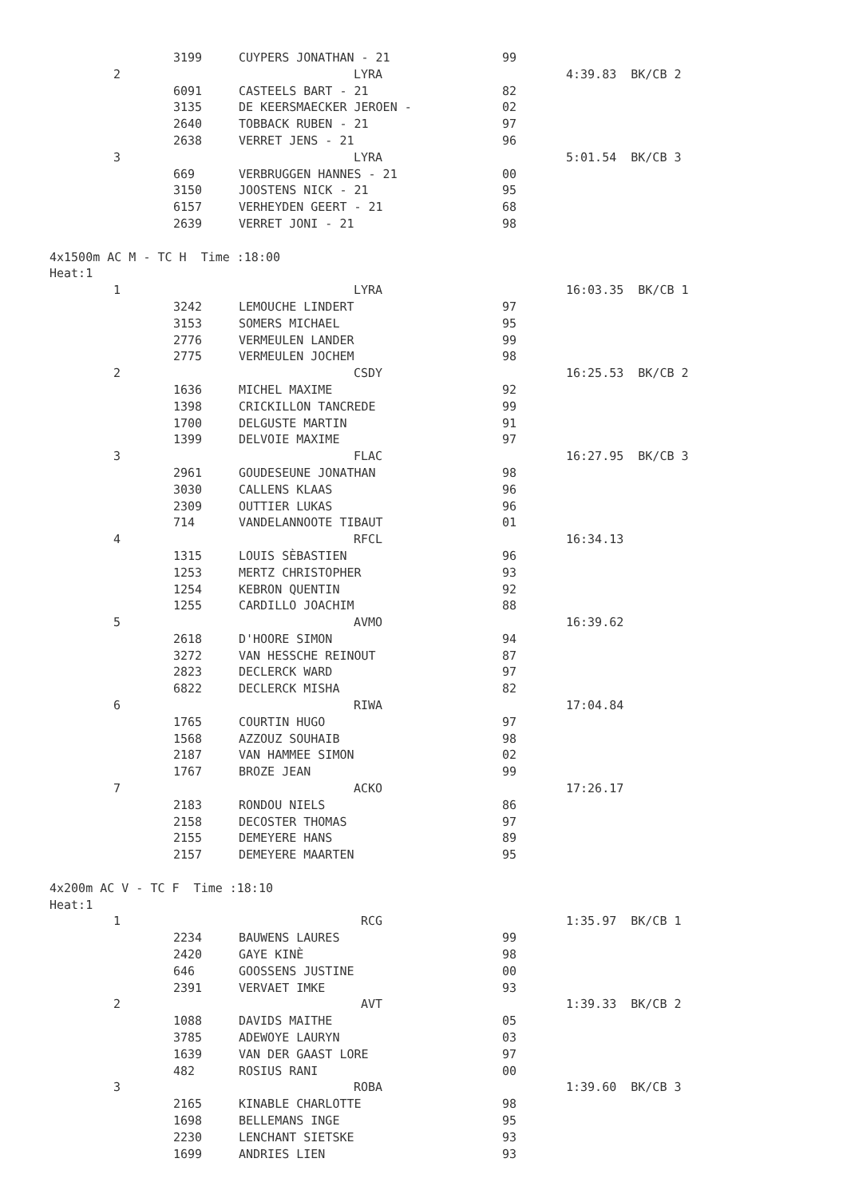| | 3199 | CUYPERS JONATHAN - 21 | 99 | |
| 2 | | LYRA | | 4:39.83 BK/CB 2 |
| | 6091 | CASTEELS BART - 21 | 82 | |
| | 3135 | DE KEERSMAECKER JEROEN - | 02 | |
| | 2640 | TOBBACK RUBEN - 21 | 97 | |
| | 2638 | VERRET JENS - 21 | 96 | |
| 3 | | LYRA | | 5:01.54 BK/CB 3 |
| | 669 | VERBRUGGEN HANNES - 21 | 00 | |
| | 3150 | JOOSTENS NICK - 21 | 95 | |
| | 6157 | VERHEYDEN GEERT - 21 | 68 | |
| | 2639 | VERRET JONI - 21 | 98 | |
| 4x1500m AC M - TC H Time :18:00 | | | | |
| Heat:1 | | | | |
| 1 | | LYRA | | 16:03.35 BK/CB 1 |
| | 3242 | LEMOUCHE LINDERT | 97 | |
| | 3153 | SOMERS MICHAEL | 95 | |
| | 2776 | VERMEULEN LANDER | 99 | |
| | 2775 | VERMEULEN JOCHEM | 98 | |
| 2 | | CSDY | | 16:25.53 BK/CB 2 |
| | 1636 | MICHEL MAXIME | 92 | |
| | 1398 | CRICKILLON TANCREDE | 99 | |
| | 1700 | DELGUSTE MARTIN | 91 | |
| | 1399 | DELVOIE MAXIME | 97 | |
| 3 | | FLAC | | 16:27.95 BK/CB 3 |
| | 2961 | GOUDESEUNE JONATHAN | 98 | |
| | 3030 | CALLENS KLAAS | 96 | |
| | 2309 | OUTTIER LUKAS | 96 | |
| | 714 | VANDELANNOOTE TIBAUT | 01 | |
| 4 | | RFCL | | 16:34.13 |
| | 1315 | LOUIS SÈBASTIEN | 96 | |
| | 1253 | MERTZ CHRISTOPHER | 93 | |
| | 1254 | KEBRON QUENTIN | 92 | |
| | 1255 | CARDILLO JOACHIM | 88 | |
| 5 | | AVMO | | 16:39.62 |
| | 2618 | D'HOORE SIMON | 94 | |
| | 3272 | VAN HESSCHE REINOUT | 87 | |
| | 2823 | DECLERCK WARD | 97 | |
| | 6822 | DECLERCK MISHA | 82 | |
| 6 | | RIWA | | 17:04.84 |
| | 1765 | COURTIN HUGO | 97 | |
| | 1568 | AZZOUZ SOUHAIB | 98 | |
| | 2187 | VAN HAMMEE SIMON | 02 | |
| | 1767 | BROZE JEAN | 99 | |
| 7 | | ACKO | | 17:26.17 |
| | 2183 | RONDOU NIELS | 86 | |
| | 2158 | DECOSTER THOMAS | 97 | |
| | 2155 | DEMEYERE HANS | 89 | |
| | 2157 | DEMEYERE MAARTEN | 95 | |
| 4x200m AC V - TC F Time :18:10 | | | | |
| Heat:1 | | | | |
| 1 | | RCG | | 1:35.97 BK/CB 1 |
| | 2234 | BAUWENS LAURES | 99 | |
| | 2420 | GAYE KINÈ | 98 | |
| | 646 | GOOSSENS JUSTINE | 00 | |
| | 2391 | VERVAET IMKE | 93 | |
| 2 | | AVT | | 1:39.33 BK/CB 2 |
| | 1088 | DAVIDS MAITHE | 05 | |
| | 3785 | ADEWOYE LAURYN | 03 | |
| | 1639 | VAN DER GAAST LORE | 97 | |
| | 482 | ROSIUS RANI | 00 | |
| 3 | | ROBA | | 1:39.60 BK/CB 3 |
| | 2165 | KINABLE CHARLOTTE | 98 | |
| | 1698 | BELLEMANS INGE | 95 | |
| | 2230 | LENCHANT SIETSKE | 93 | |
| | 1699 | ANDRIES LIEN | 93 | |